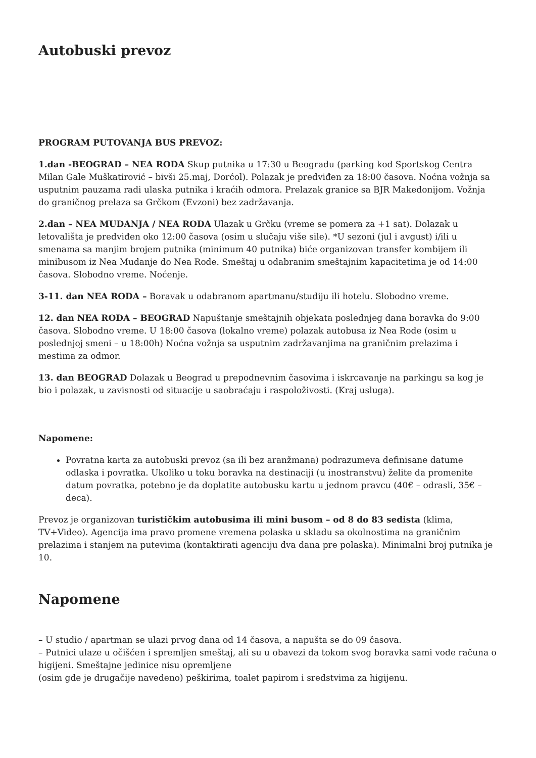Autobuski prevoz
PROGRAM PUTOVANJA BUS PREVOZ:
1.dan -BEOGRAD – NEA RODA Skup putnika u 17:30 u Beogradu (parking kod Sportskog Centra Milan Gale Muškatirović – bivši 25.maj, Dorćol). Polazak je predviđen za 18:00 časova. Noćna vožnja sa usputnim pauzama radi ulaska putnika i kraćih odmora. Prelazak granice sa BJR Makedonijom. Vožnja do graničnog prelaza sa Grčkom (Evzoni) bez zadržavanja.
2.dan – NEA MUDANJA / NEA RODA Ulazak u Grčku (vreme se pomera za +1 sat). Dolazak u letovališta je predviđen oko 12:00 časova (osim u slučaju više sile). *U sezoni (jul i avgust) i/ili u smenama sa manjim brojem putnika (minimum 40 putnika) biće organizovan transfer kombijem ili minibusom iz Nea Mudanje do Nea Rode. Smeštaj u odabranim smeštajnim kapacitetima je od 14:00 časova. Slobodno vreme. Noćenje.
3-11. dan NEA RODA – Boravak u odabranom apartmanu/studiju ili hotelu. Slobodno vreme.
12. dan NEA RODA – BEOGRAD Napuštanje smeštajnih objekata poslednjeg dana boravka do 9:00 časova. Slobodno vreme. U 18:00 časova (lokalno vreme) polazak autobusa iz Nea Rode (osim u poslednjoj smeni – u 18:00h) Noćna vožnja sa usputnim zadržavanjima na graničnim prelazima i mestima za odmor.
13. dan BEOGRAD Dolazak u Beograd u prepodnevnim časovima i iskrcavanje na parkingu sa kog je bio i polazak, u zavisnosti od situacije u saobraćaju i raspoloživosti. (Kraj usluga).
Napomene:
Povratna karta za autobuski prevoz (sa ili bez aranžmana) podrazumeva definisane datume odlaska i povratka. Ukoliko u toku boravka na destinaciji (u inostranstvu) želite da promenite datum povratka, potebno je da doplatite autobusku kartu u jednom pravcu (40€ – odrasli, 35€ – deca).
Prevoz je organizovan turističkim autobusima ili mini busom – od 8 do 83 sedista (klima, TV+Video). Agencija ima pravo promene vremena polaska u skladu sa okolnostima na graničnim prelazima i stanjem na putevima (kontaktirati agenciju dva dana pre polaska). Minimalni broj putnika je 10.
Napomene
– U studio / apartman se ulazi prvog dana od 14 časova, a napušta se do 09 časova.
– Putnici ulaze u očišćen i spremljen smeštaj, ali su u obavezi da tokom svog boravka sami vode računa o higijeni. Smeštajne jedinice nisu opremljene
(osim gde je drugačije navedeno) peškirima, toalet papirom i sredstvima za higijenu.